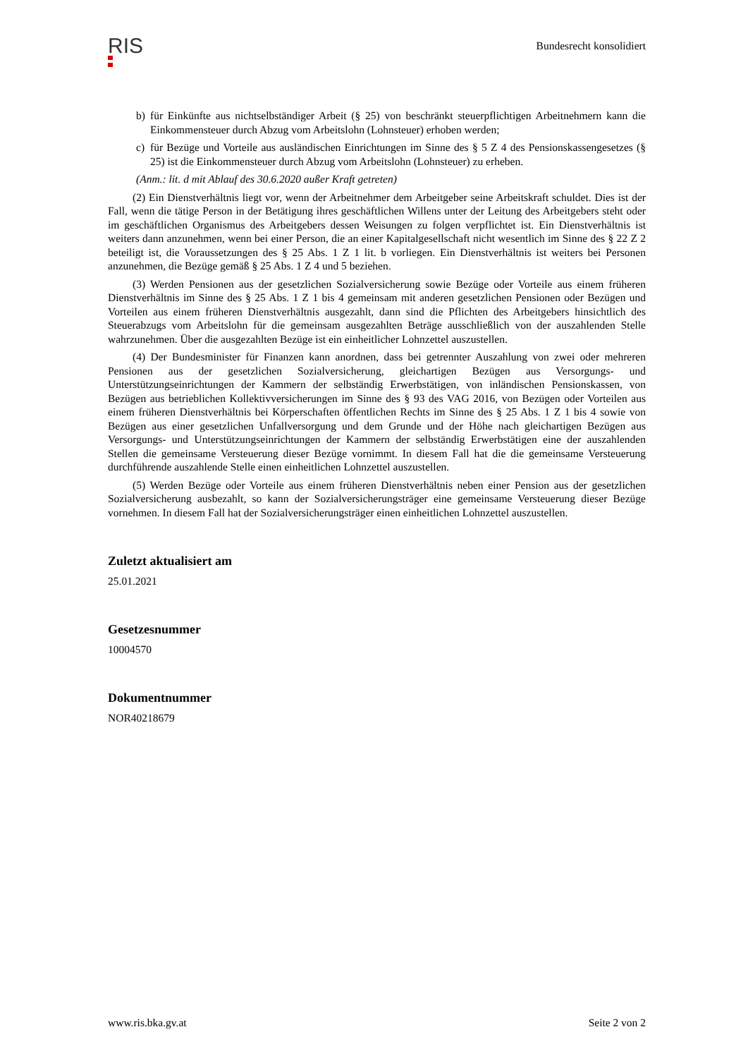RIS
Bundesrecht konsolidiert
b) für Einkünfte aus nichtselbständiger Arbeit (§ 25) von beschränkt steuerpflichtigen Arbeitnehmern kann die Einkommensteuer durch Abzug vom Arbeitslohn (Lohnsteuer) erhoben werden;
c) für Bezüge und Vorteile aus ausländischen Einrichtungen im Sinne des § 5 Z 4 des Pensionskassengesetzes (§ 25) ist die Einkommensteuer durch Abzug vom Arbeitslohn (Lohnsteuer) zu erheben.
(Anm.: lit. d mit Ablauf des 30.6.2020 außer Kraft getreten)
(2) Ein Dienstverhältnis liegt vor, wenn der Arbeitnehmer dem Arbeitgeber seine Arbeitskraft schuldet. Dies ist der Fall, wenn die tätige Person in der Betätigung ihres geschäftlichen Willens unter der Leitung des Arbeitgebers steht oder im geschäftlichen Organismus des Arbeitgebers dessen Weisungen zu folgen verpflichtet ist. Ein Dienstverhältnis ist weiters dann anzunehmen, wenn bei einer Person, die an einer Kapitalgesellschaft nicht wesentlich im Sinne des § 22 Z 2 beteiligt ist, die Voraussetzungen des § 25 Abs. 1 Z 1 lit. b vorliegen. Ein Dienstverhältnis ist weiters bei Personen anzunehmen, die Bezüge gemäß § 25 Abs. 1 Z 4 und 5 beziehen.
(3) Werden Pensionen aus der gesetzlichen Sozialversicherung sowie Bezüge oder Vorteile aus einem früheren Dienstverhältnis im Sinne des § 25 Abs. 1 Z 1 bis 4 gemeinsam mit anderen gesetzlichen Pensionen oder Bezügen und Vorteilen aus einem früheren Dienstverhältnis ausgezahlt, dann sind die Pflichten des Arbeitgebers hinsichtlich des Steuerabzugs vom Arbeitslohn für die gemeinsam ausgezahlten Beträge ausschließlich von der auszahlenden Stelle wahrzunehmen. Über die ausgezahlten Bezüge ist ein einheitlicher Lohnzettel auszustellen.
(4) Der Bundesminister für Finanzen kann anordnen, dass bei getrennter Auszahlung von zwei oder mehreren Pensionen aus der gesetzlichen Sozialversicherung, gleichartigen Bezügen aus Versorgungs- und Unterstützungseinrichtungen der Kammern der selbständig Erwerbstätigen, von inländischen Pensionskassen, von Bezügen aus betrieblichen Kollektivversicherungen im Sinne des § 93 des VAG 2016, von Bezügen oder Vorteilen aus einem früheren Dienstverhältnis bei Körperschaften öffentlichen Rechts im Sinne des § 25 Abs. 1 Z 1 bis 4 sowie von Bezügen aus einer gesetzlichen Unfallversorgung und dem Grunde und der Höhe nach gleichartigen Bezügen aus Versorgungs- und Unterstützungseinrichtungen der Kammern der selbständig Erwerbstätigen eine der auszahlenden Stellen die gemeinsame Versteuerung dieser Bezüge vornimmt. In diesem Fall hat die die gemeinsame Versteuerung durchführende auszahlende Stelle einen einheitlichen Lohnzettel auszustellen.
(5) Werden Bezüge oder Vorteile aus einem früheren Dienstverhältnis neben einer Pension aus der gesetzlichen Sozialversicherung ausbezahlt, so kann der Sozialversicherungsträger eine gemeinsame Versteuerung dieser Bezüge vornehmen. In diesem Fall hat der Sozialversicherungsträger einen einheitlichen Lohnzettel auszustellen.
Zuletzt aktualisiert am
25.01.2021
Gesetzesnummer
10004570
Dokumentnummer
NOR40218679
www.ris.bka.gv.at Seite 2 von 2